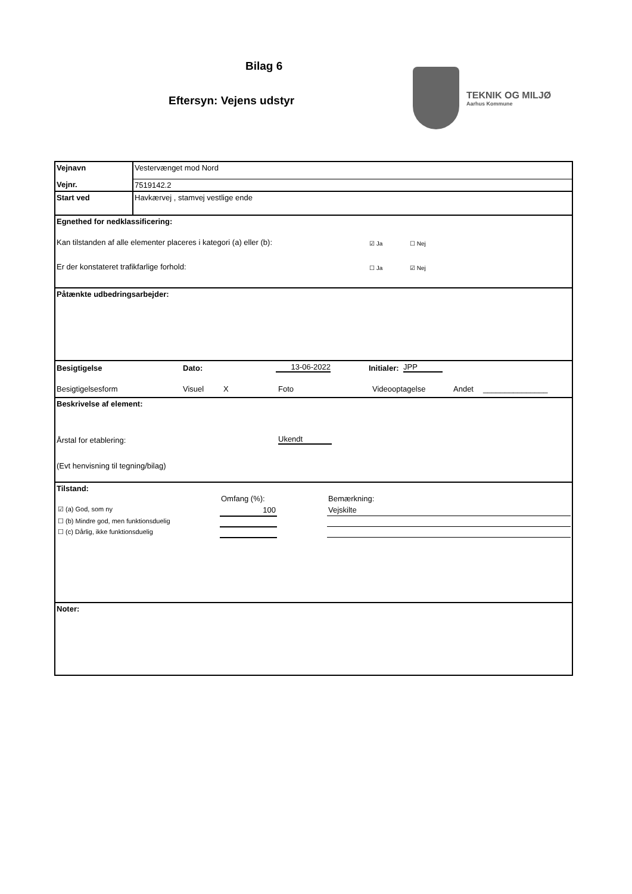Bilag 6
Eftersyn: Vejens udstyr
TEKNIK OG MILJØ
Aarhus Kommune
| Vejnavn | Vestervænget mod Nord |
| Vejnr. | 7519142.2 |
| Start ved | Havkærvej , stamvej vestlige ende |
Egnethed for nedklassificering:
Kan tilstanden af alle elementer placeres i kategori (a) eller (b): ☑ Ja ☐ Nej
Er der konstateret trafikfarlige forhold: ☐ Ja ☑ Nej
Påtænkte udbedringsarbejder:
Besigtigelse Dato: 13-06-2022 Initialer: JPP
Besigtigelsesform Visuel X Foto Videooptagelse Andet _______________
Beskrivelse af element:
Årstal for etablering: Ukendt
(Evt henvisning til tegning/bilag)
Tilstand:
| | Omfang (%): | | Bemærkning: |
| ☑ (a) God, som ny | 100 | | Vejskilte |
| ☐ (b) Mindre god, men funktionsduelig | | | |
| ☐ (c) Dårlig, ikke funktionsduelig | | | |
Noter: